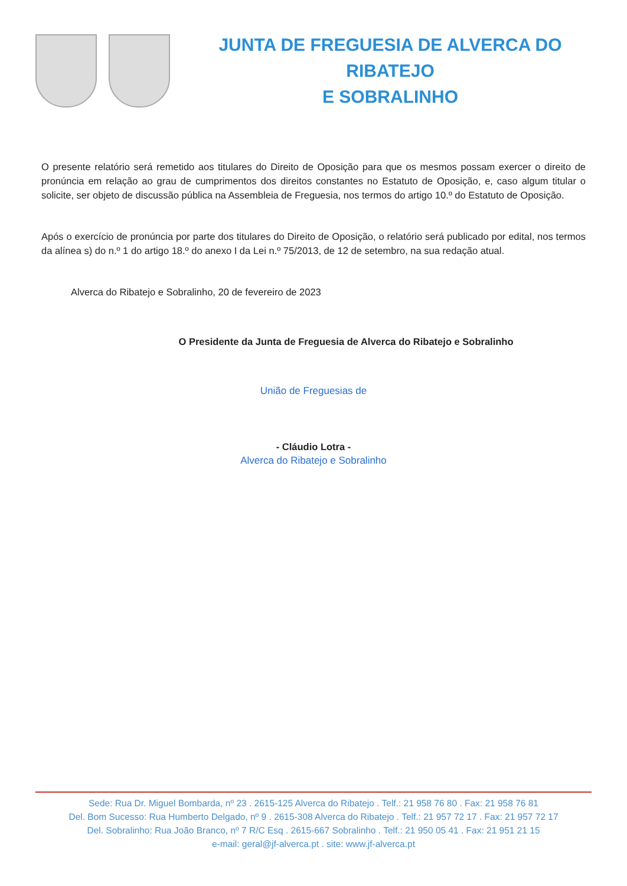JUNTA DE FREGUESIA DE ALVERCA DO RIBATEJO
E SOBRALINHO
O presente relatório será remetido aos titulares do Direito de Oposição para que os mesmos possam exercer o direito de pronúncia em relação ao grau de cumprimentos dos direitos constantes no Estatuto de Oposição, e, caso algum titular o solicite, ser objeto de discussão pública na Assembleia de Freguesia, nos termos do artigo 10.º do Estatuto de Oposição.
Após o exercício de pronúncia por parte dos titulares do Direito de Oposição, o relatório será publicado por edital, nos termos da alínea s) do n.º 1 do artigo 18.º do anexo I da Lei n.º 75/2013, de 12 de setembro, na sua redação atual.
Alverca do Ribatejo e Sobralinho, 20 de fevereiro de 2023
O Presidente da Junta de Freguesia de Alverca do Ribatejo e Sobralinho
União de Freguesias de
- Cláudio Lotra -
Alverca do Ribatejo e Sobralinho
Sede: Rua Dr. Miguel Bombarda, nº 23 . 2615-125 Alverca do Ribatejo . Telf.: 21 958 76 80 . Fax: 21 958 76 81
Del. Bom Sucesso: Rua Humberto Delgado, nº 9 . 2615-308 Alverca do Ribatejo . Telf.: 21 957 72 17 . Fax: 21 957 72 17
Del. Sobralinho: Rua João Branco, nº 7 R/C Esq . 2615-667 Sobralinho . Telf.: 21 950 05 41 . Fax: 21 951 21 15
e-mail: geral@jf-alverca.pt . site: www.jf-alverca.pt